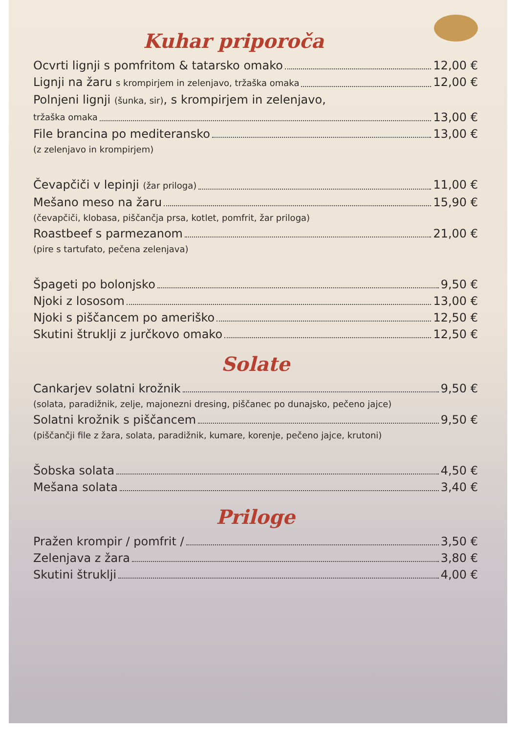Kuhar priporoča
Ocvrti lignji s pomfritom & tatarsko omako 12,00 €
Lignji na žaru s krompirjem in zelenjavo, tržaška omaka 12,00 €
Polnjeni lignji (šunka, sir), s krompirjem in zelenjavo,
tržaška omaka 13,00 €
File brancina po mediteransko 13,00 €
(z zelenjavo in krompirjem)
Čevapčiči v lepinji (žar priloga) 11,00 €
Mešano meso na žaru 15,90 €
(čevapčiči, klobasa, piščančja prsa, kotlet, pomfrit, žar priloga)
Roastbeef s parmezanom 21,00 €
(pire s tartufato, pečena zelenjava)
Špageti po bolonjsko 9,50 €
Njoki z lososom 13,00 €
Njoki s piščancem po ameriško 12,50 €
Skutini štruklji z jurčkovo omako 12,50 €
Solate
Cankarjev solatni krožnik 9,50 €
(solata, paradižnik, zelje, majonezni dresing, piščanec po dunajsko, pečeno jajce)
Solatni krožnik s piščancem 9,50 €
(piščančji file z žara, solata, paradižnik, kumare, korenje, pečeno jajce, krutoni)
Šobska solata 4,50 €
Mešana solata 3,40 €
Priloge
Pražen krompir / pomfrit / 3,50 €
Zelenjava z žara 3,80 €
Skutini štruklji 4,00 €